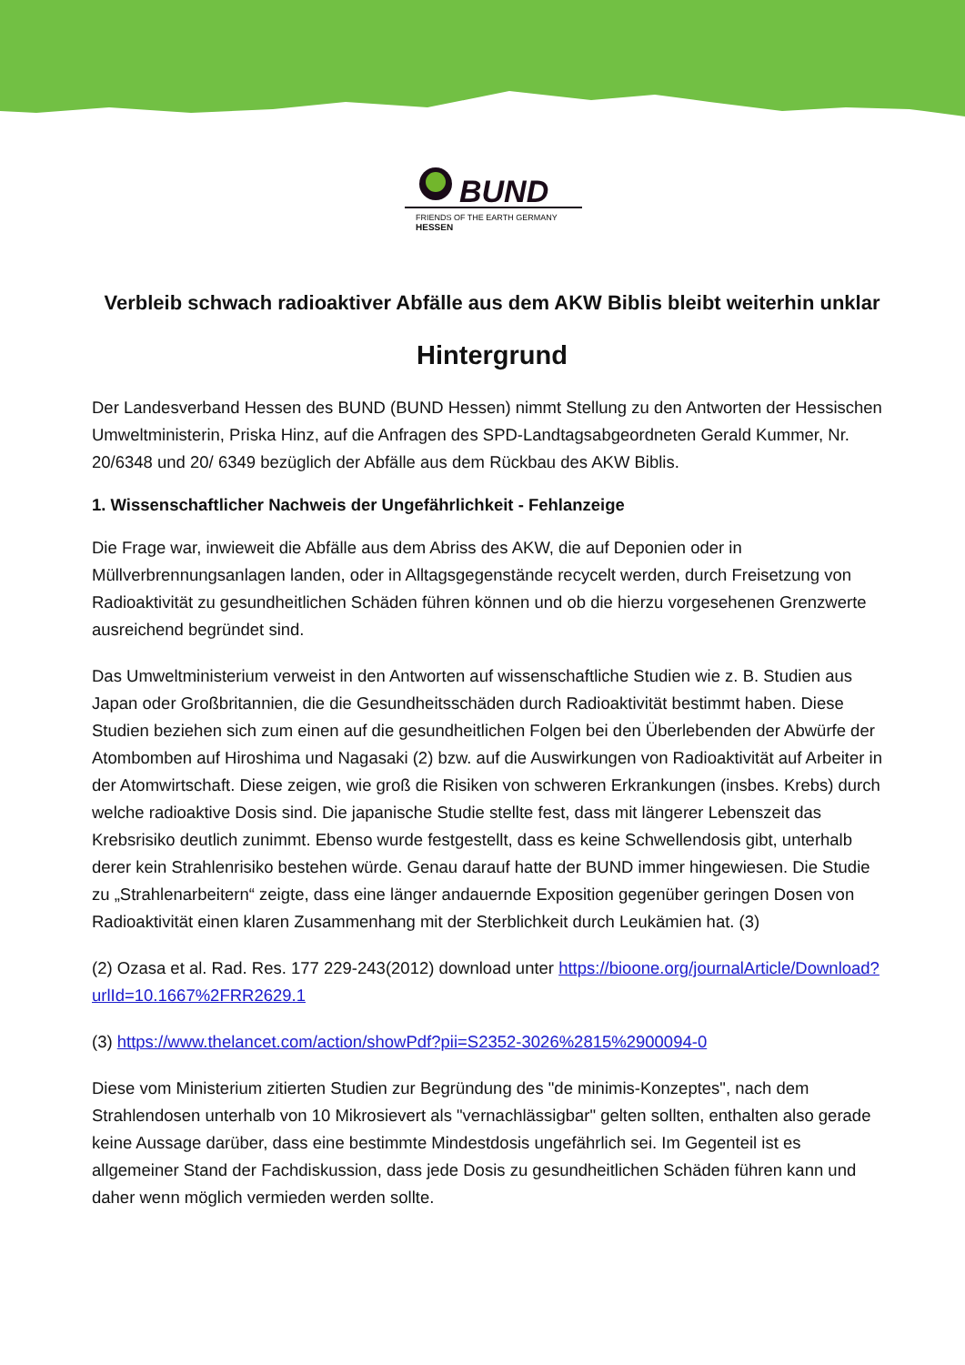BUND
FRIENDS OF THE EARTH GERMANY
HESSEN
Verbleib schwach radioaktiver Abfälle aus dem AKW Biblis bleibt weiterhin unklar
Hintergrund
Der Landesverband Hessen des BUND (BUND Hessen) nimmt Stellung zu den Antworten der Hessischen Umweltministerin, Priska Hinz, auf die Anfragen des SPD-Landtagsabgeordneten Gerald Kummer, Nr. 20/6348 und 20/ 6349 bezüglich der Abfälle aus dem Rückbau des AKW Biblis.
1. Wissenschaftlicher Nachweis der Ungefährlichkeit - Fehlanzeige
Die Frage war, inwieweit die Abfälle aus dem Abriss des AKW, die auf Deponien oder in Müllverbrennungsanlagen landen, oder in Alltagsgegenstände recycelt werden, durch Freisetzung von Radioaktivität zu gesundheitlichen Schäden führen können und ob die hierzu vorgesehenen Grenzwerte ausreichend begründet sind.
Das Umweltministerium verweist in den Antworten auf wissenschaftliche Studien wie z. B. Studien aus Japan oder Großbritannien, die die Gesundheitsschäden durch Radioaktivität bestimmt haben. Diese Studien beziehen sich zum einen auf die gesundheitlichen Folgen bei den Überlebenden der Abwürfe der Atombomben auf Hiroshima und Nagasaki (2) bzw. auf die Auswirkungen von Radioaktivität auf Arbeiter in der Atomwirtschaft. Diese zeigen, wie groß die Risiken von schweren Erkrankungen (insbes. Krebs) durch welche radioaktive Dosis sind. Die japanische Studie stellte fest, dass mit längerer Lebenszeit das Krebsrisiko deutlich zunimmt. Ebenso wurde festgestellt, dass es keine Schwellendosis gibt, unterhalb derer kein Strahlenrisiko bestehen würde. Genau darauf hatte der BUND immer hingewiesen. Die Studie zu „Strahlenarbeitern“ zeigte, dass eine länger andauernde Exposition gegenüber geringen Dosen von Radioaktivität einen klaren Zusammenhang mit der Sterblichkeit durch Leukämien hat. (3)
(2) Ozasa et al. Rad. Res. 177 229-243(2012) download unter https://bioone.org/journalArticle/Download?urlId=10.1667%2FRR2629.1
(3) https://www.thelancet.com/action/showPdf?pii=S2352-3026%2815%2900094-0
Diese vom Ministerium zitierten Studien zur Begründung des "de minimis-Konzeptes", nach dem Strahlendosen unterhalb von 10 Mikrosievert als "vernachlässigbar" gelten sollten, enthalten also gerade keine Aussage darüber, dass eine bestimmte Mindestdosis ungefährlich sei. Im Gegenteil ist es allgemeiner Stand der Fachdiskussion, dass jede Dosis zu gesundheitlichen Schäden führen kann und daher wenn möglich vermieden werden sollte.